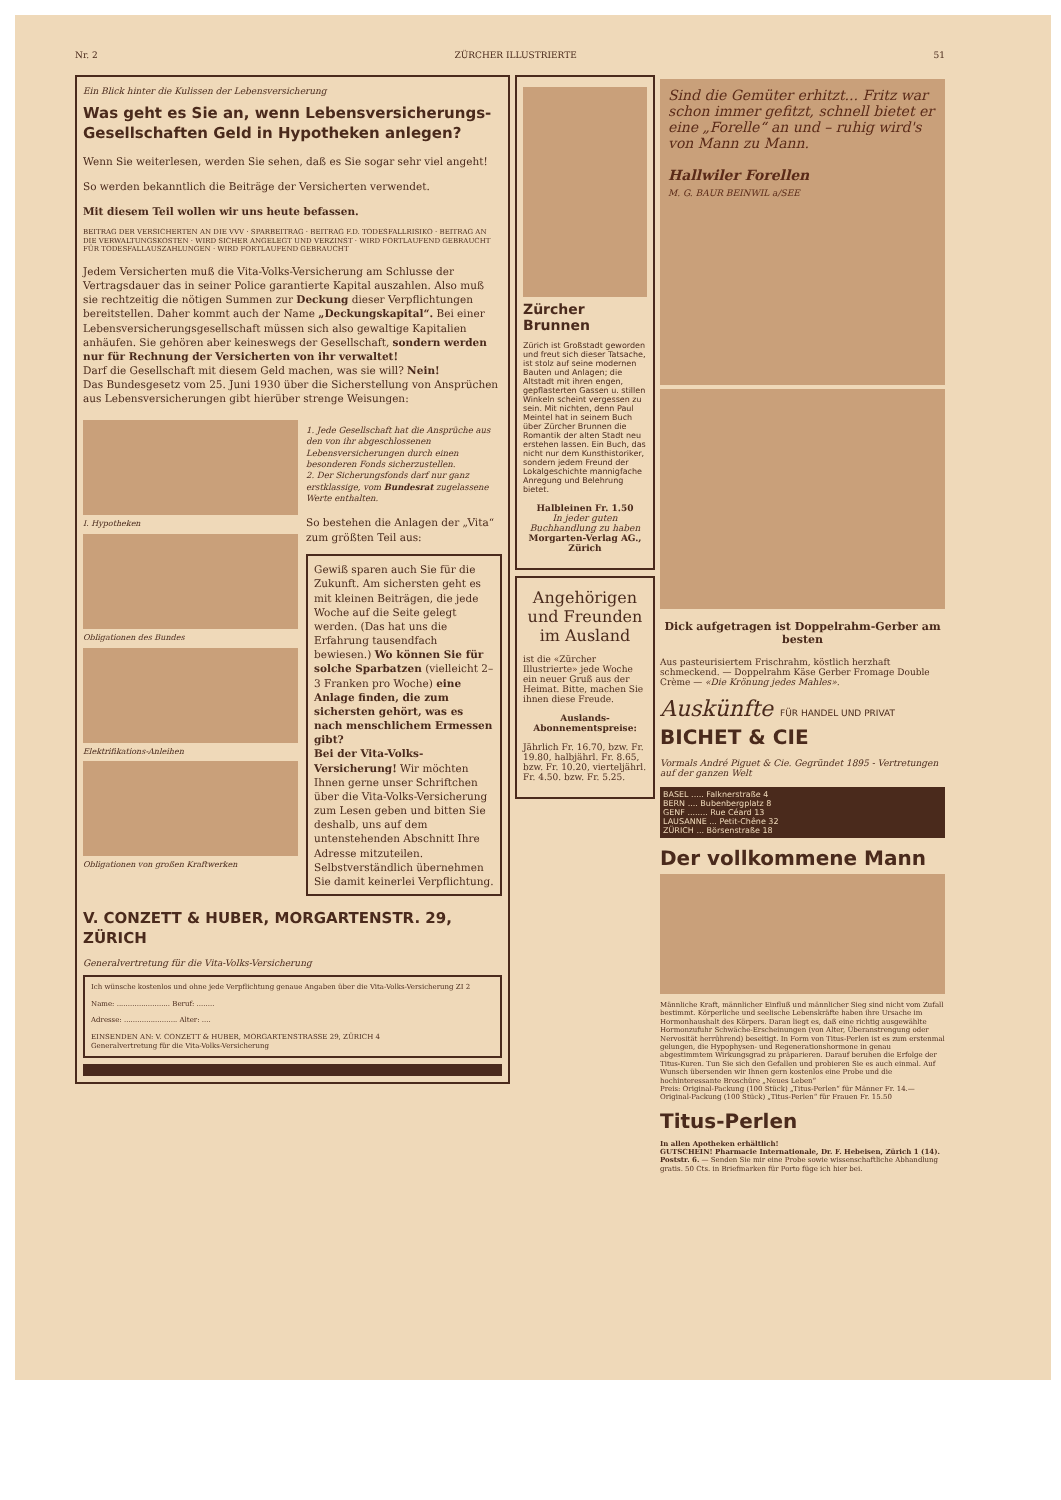Nr. 2 ZÜRCHER ILLUSTRIERTE 51
Ein Blick hinter die Kulissen der Lebensversicherung
Was geht es Sie an, wenn Lebensversicherungs-Gesellschaften Geld in Hypotheken anlegen?
Wenn Sie weiterlesen, werden Sie sehen, daß es Sie sogar sehr viel angeht!
So werden bekanntlich die Beiträge der Versicherten verwendet.
Mit diesem Teil wollen wir uns heute befassen.
BEITRAG DER VERSICHERTEN AN DIE VVV · SPARBEITRAG · BEITRAG F.D. TODESFALLRISIKO · BEITRAG AN DIE VERWALTUNGSKOSTEN · WIRD SICHER ANGELEGT UND VERZINST · WIRD FORTLAUFEND GEBRAUCHT FÜR TODESFALLAUSZAHLUNGEN · WIRD FORTLAUFEND GEBRAUCHT
Jedem Versicherten muß die Vita-Volks-Versicherung am Schlusse der Vertragsdauer das in seiner Police garantierte Kapital auszahlen. Also muß sie rechtzeitig die nötigen Summen zur Deckung dieser Verpflichtungen bereitstellen. Daher kommt auch der Name „Deckungskapital“. Bei einer Lebensversicherungsgesellschaft müssen sich also gewaltige Kapitalien anhäufen. Sie gehören aber keineswegs der Gesellschaft, sondern werden nur für Rechnung der Versicherten von ihr verwaltet!
Darf die Gesellschaft mit diesem Geld machen, was sie will? Nein!
Das Bundesgesetz vom 25. Juni 1930 über die Sicherstellung von Ansprüchen aus Lebensversicherungen gibt hierüber strenge Weisungen:
I. Hypotheken
Obligationen des Bundes
Elektrifikations-Anleihen
Obligationen von großen Kraftwerken
1. Jede Gesellschaft hat die Ansprüche aus den von ihr abgeschlossenen Lebensversicherungen durch einen besonderen Fonds sicherzustellen.
2. Der Sicherungsfonds darf nur ganz erstklassige, vom Bundesrat zugelassene Werte enthalten.
So bestehen die Anlagen der „Vita“ zum größten Teil aus:
Gewiß sparen auch Sie für die Zukunft. Am sichersten geht es mit kleinen Beiträgen, die jede Woche auf die Seite gelegt werden. (Das hat uns die Erfahrung tausendfach bewiesen.) Wo können Sie für solche Sparbatzen (vielleicht 2–3 Franken pro Woche) eine Anlage finden, die zum sichersten gehört, was es nach menschlichem Ermessen gibt?
Bei der Vita-Volks-Versicherung! Wir möchten Ihnen gerne unser Schriftchen über die Vita-Volks-Versicherung zum Lesen geben und bitten Sie deshalb, uns auf dem untenstehenden Abschnitt Ihre Adresse mitzuteilen. Selbstverständlich übernehmen Sie damit keinerlei Verpflichtung.
V. CONZETT & HUBER, MORGARTENSTR. 29, ZÜRICH
Generalvertretung für die Vita-Volks-Versicherung
Ich wünsche kostenlos und ohne jede Verpflichtung genaue Angaben über die Vita-Volks-Versicherung ZI 2
Name: ........................ Beruf: ........
Adresse: ........................ Alter: ....
EINSENDEN AN: V. CONZETT & HUBER, MORGARTENSTRASSE 29, ZÜRICH 4
Generalvertretung für die Vita-Volks-Versicherung
Zürcher Brunnen
Zürich ist Großstadt geworden und freut sich dieser Tatsache, ist stolz auf seine modernen Bauten und Anlagen; die Altstadt mit ihren engen, gepflasterten Gassen u. stillen Winkeln scheint vergessen zu sein. Mit nichten, denn Paul Meintel hat in seinem Buch über Zürcher Brunnen die Romantik der alten Stadt neu erstehen lassen. Ein Buch, das nicht nur dem Kunsthistoriker, sondern jedem Freund der Lokalgeschichte mannigfache Anregung und Belehrung bietet.
Halbleinen Fr. 1.50
In jeder guten Buchhandlung zu haben
Morgarten-Verlag AG., Zürich
Angehörigen und Freunden im Ausland
ist die «Zürcher Illustrierte» jede Woche ein neuer Gruß aus der Heimat. Bitte, machen Sie ihnen diese Freude.
Auslands-Abonnementspreise:
Jährlich Fr. 16.70, bzw. Fr. 19.80, halbjährl. Fr. 8.65, bzw. Fr. 10.20, vierteljährl. Fr. 4.50. bzw. Fr. 5.25.
Sind die Gemüter erhitzt... Fritz war schon immer gefitzt, schnell bietet er eine „Forelle“ an und – ruhig wird's von Mann zu Mann.
Hallwiler Forellen
M. G. BAUR BEINWIL a/SEE
Dick aufgetragen ist Doppelrahm-Gerber am besten
Aus pasteurisiertem Frischrahm, köstlich herzhaft schmeckend. — Doppelrahm Käse Gerber Fromage Double Crème — «Die Krönung jedes Mahles».
Auskünfte FÜR HANDEL UND PRIVAT
BICHET & CIE
Vormals André Piguet & Cie. Gegründet 1895 - Vertretungen auf der ganzen Welt
BASEL ..... Falknerstraße 4
BERN .... Bubenbergplatz 8
GENF ........ Rue Céard 13
LAUSANNE ... Petit-Chêne 32
ZÜRICH ... Börsenstraße 18
Der vollkommene Mann
Männliche Kraft, männlicher Einfluß und männlicher Sieg sind nicht vom Zufall bestimmt. Körperliche und seelische Lebenskräfte haben ihre Ursache im Hormonhaushalt des Körpers. Daran liegt es, daß eine richtig ausgewählte Hormonzufuhr Schwäche-Erscheinungen (von Alter, Überanstrengung oder Nervosität herrührend) beseitigt. In Form von Titus-Perlen ist es zum erstenmal gelungen, die Hypophysen- und Regenerationshormone in genau abgestimmtem Wirkungsgrad zu präparieren. Darauf beruhen die Erfolge der Titus-Kuren. Tun Sie sich den Gefallen und probieren Sie es auch einmal. Auf Wunsch übersenden wir Ihnen gern kostenlos eine Probe und die hochinteressante Broschüre „Neues Leben“
Preis: Original-Packung (100 Stück) „Titus-Perlen“ für Männer Fr. 14.— Original-Packung (100 Stück) „Titus-Perlen“ für Frauen Fr. 15.50
Titus-Perlen
In allen Apotheken erhältlich!
GUTSCHEIN! Pharmacie Internationale, Dr. F. Hebeisen, Zürich 1 (14). Poststr. 6. — Senden Sie mir eine Probe sowie wissenschaftliche Abhandlung gratis. 50 Cts. in Briefmarken für Porto füge ich hier bei.